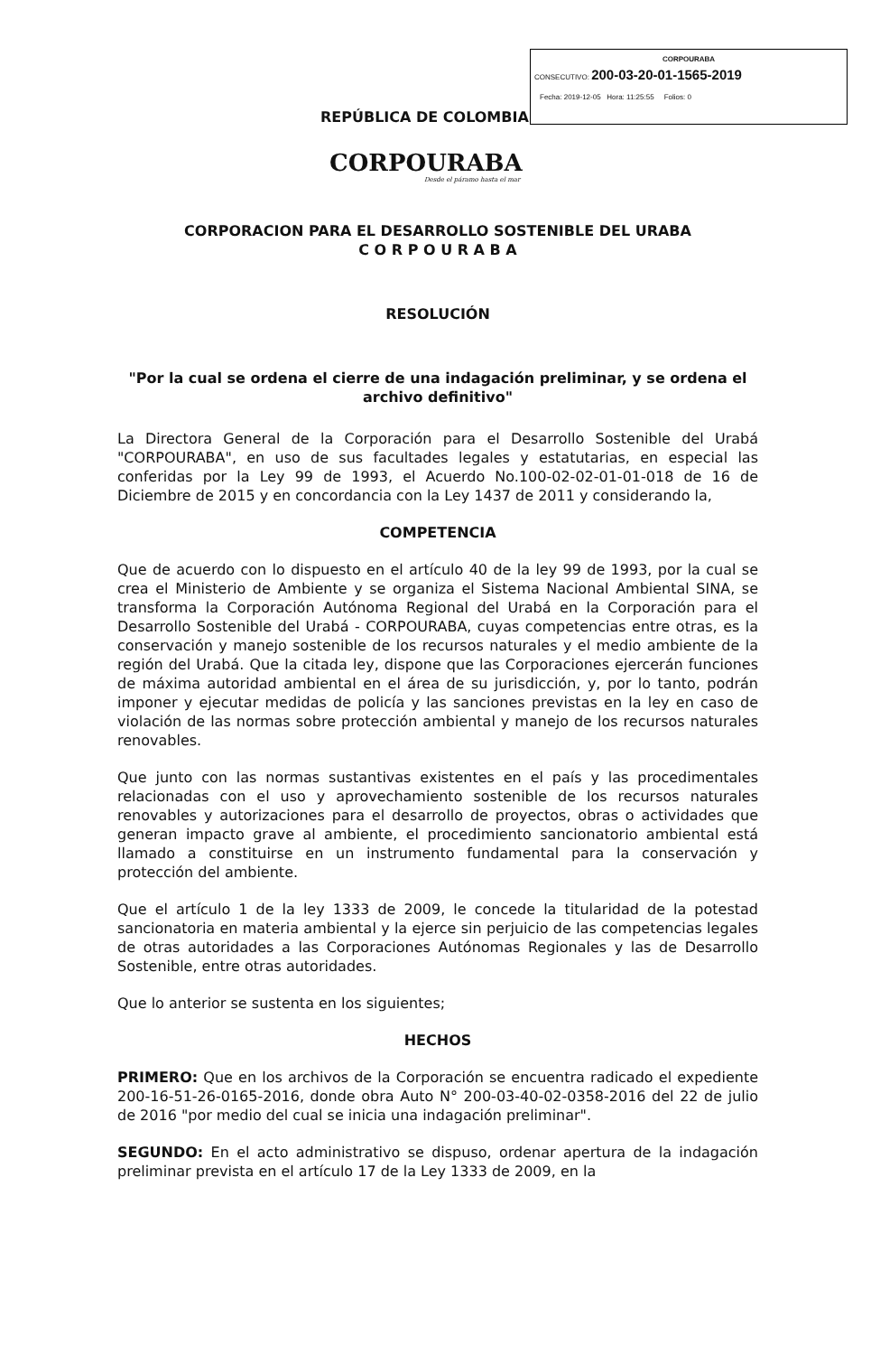CORPOURABA
CONSECUTIVO: 200-03-20-01-1565-2019
Fecha: 2019-12-05 Hora: 11:25:55 Folios: 0
REPÚBLICA DE COLOMBIA
CORPOURABA
Desde el páramo hasta el mar
CORPORACION PARA EL DESARROLLO SOSTENIBLE DEL URABA
C O R P O U R A B A
RESOLUCIÓN
"Por la cual se ordena el cierre de una indagación preliminar, y se ordena el archivo definitivo"
La Directora General de la Corporación para el Desarrollo Sostenible del Urabá "CORPOURABA", en uso de sus facultades legales y estatutarias, en especial las conferidas por la Ley 99 de 1993, el Acuerdo No.100-02-02-01-01-018 de 16 de Diciembre de 2015 y en concordancia con la Ley 1437 de 2011 y considerando la,
COMPETENCIA
Que de acuerdo con lo dispuesto en el artículo 40 de la ley 99 de 1993, por la cual se crea el Ministerio de Ambiente y se organiza el Sistema Nacional Ambiental SINA, se transforma la Corporación Autónoma Regional del Urabá en la Corporación para el Desarrollo Sostenible del Urabá - CORPOURABA, cuyas competencias entre otras, es la conservación y manejo sostenible de los recursos naturales y el medio ambiente de la región del Urabá. Que la citada ley, dispone que las Corporaciones ejercerán funciones de máxima autoridad ambiental en el área de su jurisdicción, y, por lo tanto, podrán imponer y ejecutar medidas de policía y las sanciones previstas en la ley en caso de violación de las normas sobre protección ambiental y manejo de los recursos naturales renovables.
Que junto con las normas sustantivas existentes en el país y las procedimentales relacionadas con el uso y aprovechamiento sostenible de los recursos naturales renovables y autorizaciones para el desarrollo de proyectos, obras o actividades que generan impacto grave al ambiente, el procedimiento sancionatorio ambiental está llamado a constituirse en un instrumento fundamental para la conservación y protección del ambiente.
Que el artículo 1 de la ley 1333 de 2009, le concede la titularidad de la potestad sancionatoria en materia ambiental y la ejerce sin perjuicio de las competencias legales de otras autoridades a las Corporaciones Autónomas Regionales y las de Desarrollo Sostenible, entre otras autoridades.
Que lo anterior se sustenta en los siguientes;
HECHOS
PRIMERO: Que en los archivos de la Corporación se encuentra radicado el expediente 200-16-51-26-0165-2016, donde obra Auto N° 200-03-40-02-0358-2016 del 22 de julio de 2016 "por medio del cual se inicia una indagación preliminar".
SEGUNDO: En el acto administrativo se dispuso, ordenar apertura de la indagación preliminar prevista en el artículo 17 de la Ley 1333 de 2009, en la